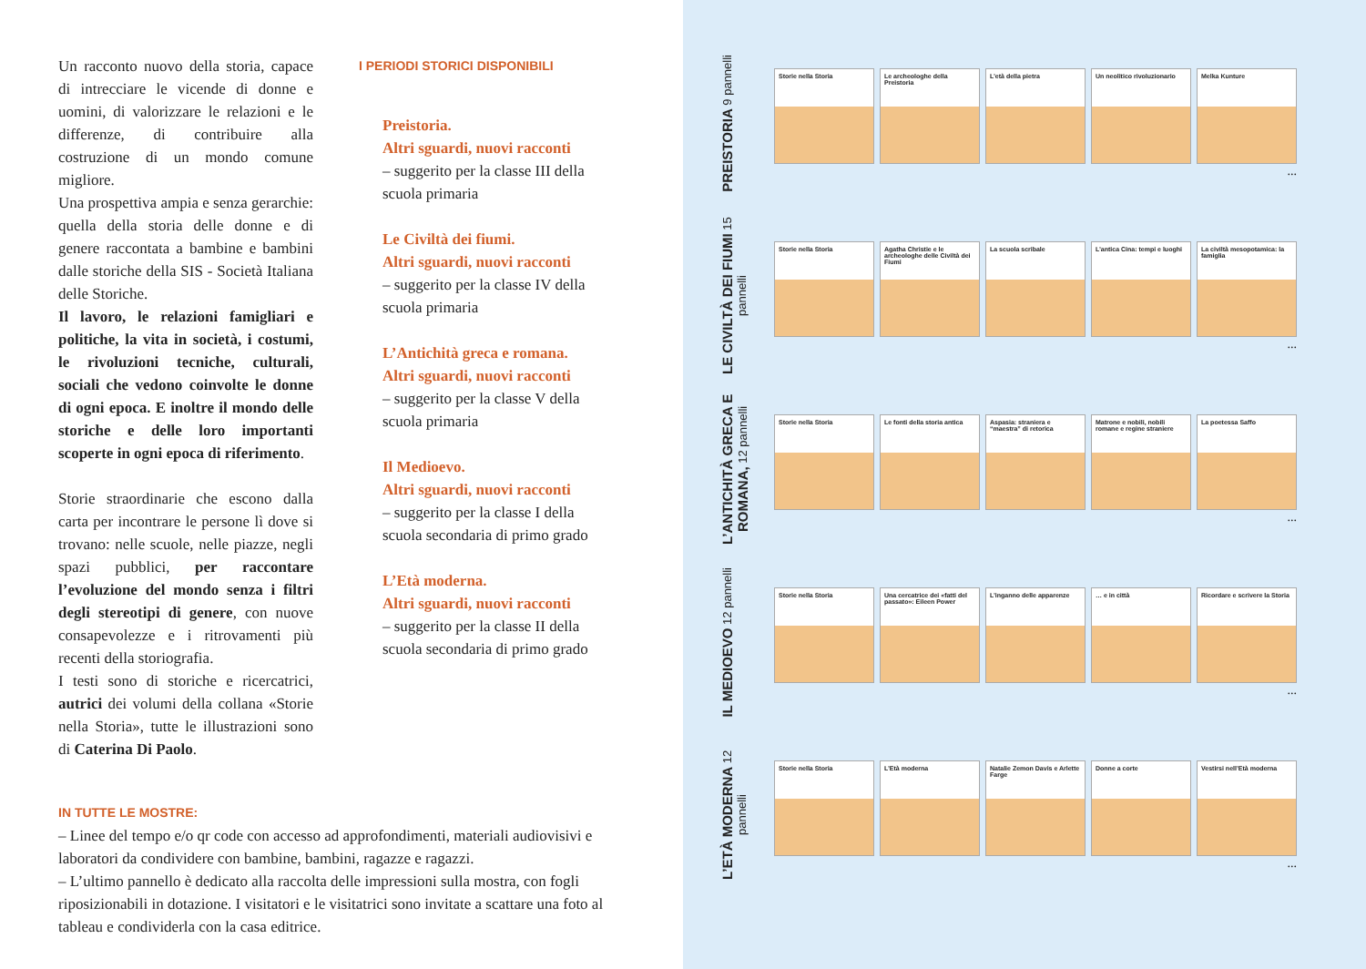Un racconto nuovo della storia, capace di intrecciare le vicende di donne e uomini, di valorizzare le relazioni e le differenze, di contribuire alla costruzione di un mondo comune migliore.
Una prospettiva ampia e senza gerarchie: quella della storia delle donne e di genere raccontata a bambine e bambini dalle storiche della SIS - Società Italiana delle Storiche.
Il lavoro, le relazioni famigliari e politiche, la vita in società, i costumi, le rivoluzioni tecniche, culturali, sociali che vedono coinvolte le donne di ogni epoca. E inoltre il mondo delle storiche e delle loro importanti scoperte in ogni epoca di riferimento.
Storie straordinarie che escono dalla carta per incontrare le persone lì dove si trovano: nelle scuole, nelle piazze, negli spazi pubblici, per raccontare l’evoluzione del mondo senza i filtri degli stereotipi di genere, con nuove consapevolezze e i ritrovamenti più recenti della storiografia.
I testi sono di storiche e ricercatrici, autrici dei volumi della collana «Storie nella Storia», tutte le illustrazioni sono di Caterina Di Paolo.
I PERIODI STORICI DISPONIBILI
Preistoria.
Altri sguardi, nuovi racconti
– suggerito per la classe III della scuola primaria
Le Civiltà dei fiumi.
Altri sguardi, nuovi racconti
– suggerito per la classe IV della scuola primaria
L’Antichità greca e romana.
Altri sguardi, nuovi racconti
– suggerito per la classe V della scuola primaria
Il Medioevo.
Altri sguardi, nuovi racconti
– suggerito per la classe I della scuola secondaria di primo grado
L’Età moderna.
Altri sguardi, nuovi racconti
– suggerito per la classe II della scuola secondaria di primo grado
IN TUTTE LE MOSTRE:
– Linee del tempo e/o qr code con accesso ad approfondimenti, materiali audiovisivi e laboratori da condividere con bambine, bambini, ragazze e ragazzi.
– L’ultimo pannello è dedicato alla raccolta delle impressioni sulla mostra, con fogli riposizionabili in dotazione. I visitatori e le visitatrici sono invitate a scattare una foto al tableau e condividerla con la casa editrice.
PREISTORIA 9 pannelli
Storie nella Storia Le archeologhe della Preistoria
L’età della pietra Un neolitico rivoluzionario
Melka Kunture
...
LE CIVILTÀ DEI FIUMI 15 pannelli
Storie nella Storia Agatha Christie e le archeologhe delle Civiltà dei Fiumi
La scuola scribale L’antica Cina: tempi e luoghi
La civiltà mesopotamica: la famiglia
...
L’ANTICHITÀ GRECA E ROMANA, 12 pannelli
Storie nella Storia Le fonti della storia antica
Aspasia: straniera e “maestra” di retorica
Matrone e nobili, nobili romane e regine straniere
La poetessa Saffo
...
IL MEDIOEVO 12 pannelli
Storie nella Storia Una cercatrice dei «fatti del passato»: Eileen Power
L’inganno delle apparenze … e in città Ricordare e scrivere la Storia
...
L’ETÀ MODERNA 12 pannelli
Storie nella Storia L’Età moderna Natalie Zemon Davis e Arlette Farge
Donne a corte Vestirsi nell’Età moderna
...